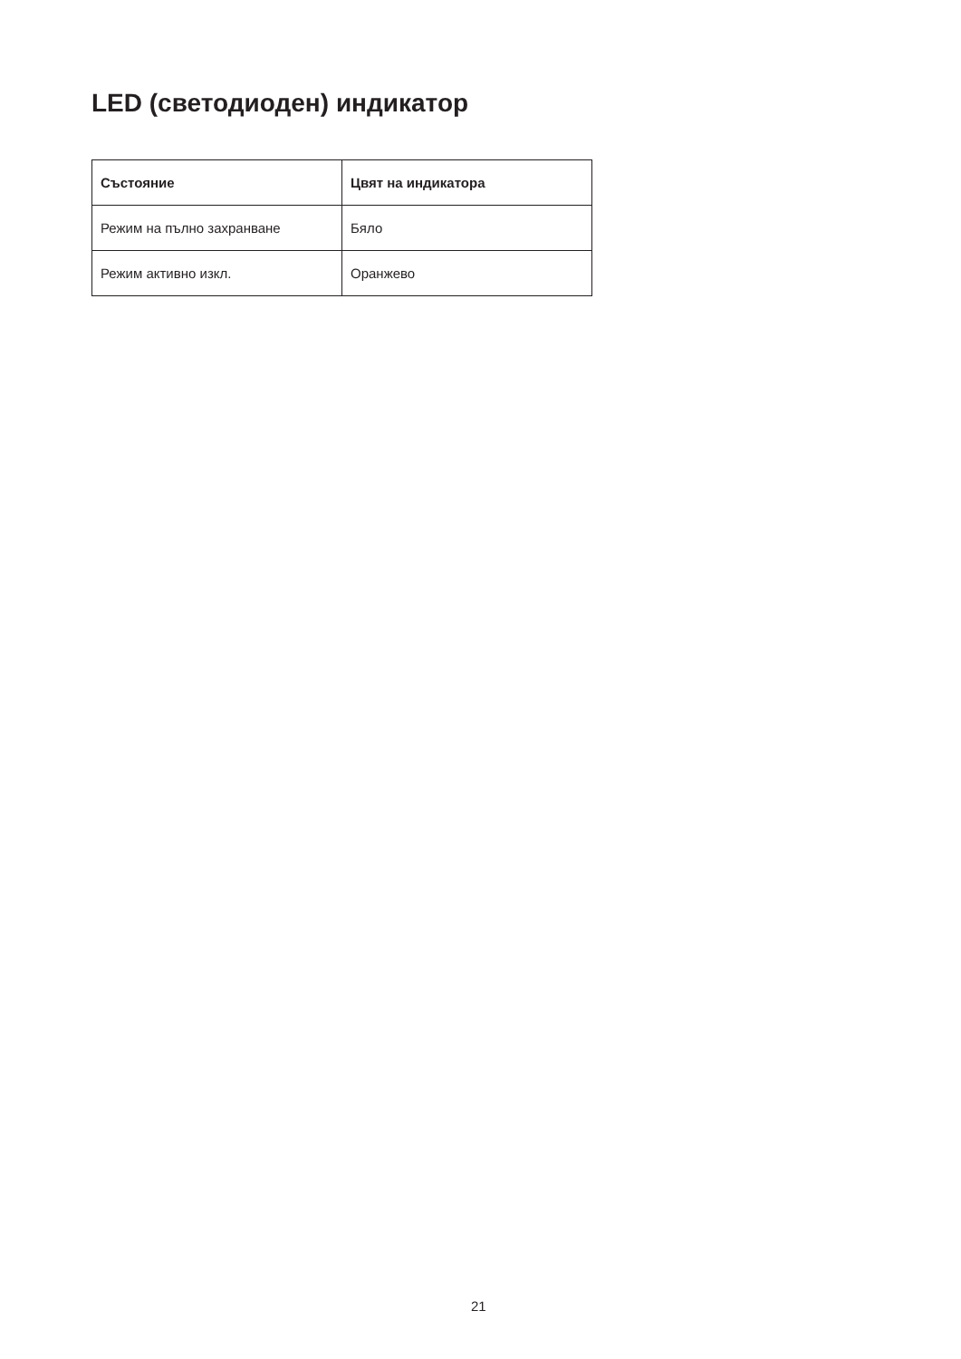LED (светодиоден) индикатор
| Състояние | Цвят на индикатора |
| --- | --- |
| Режим на пълно захранване | Бяло |
| Режим активно изкл. | Оранжево |
21